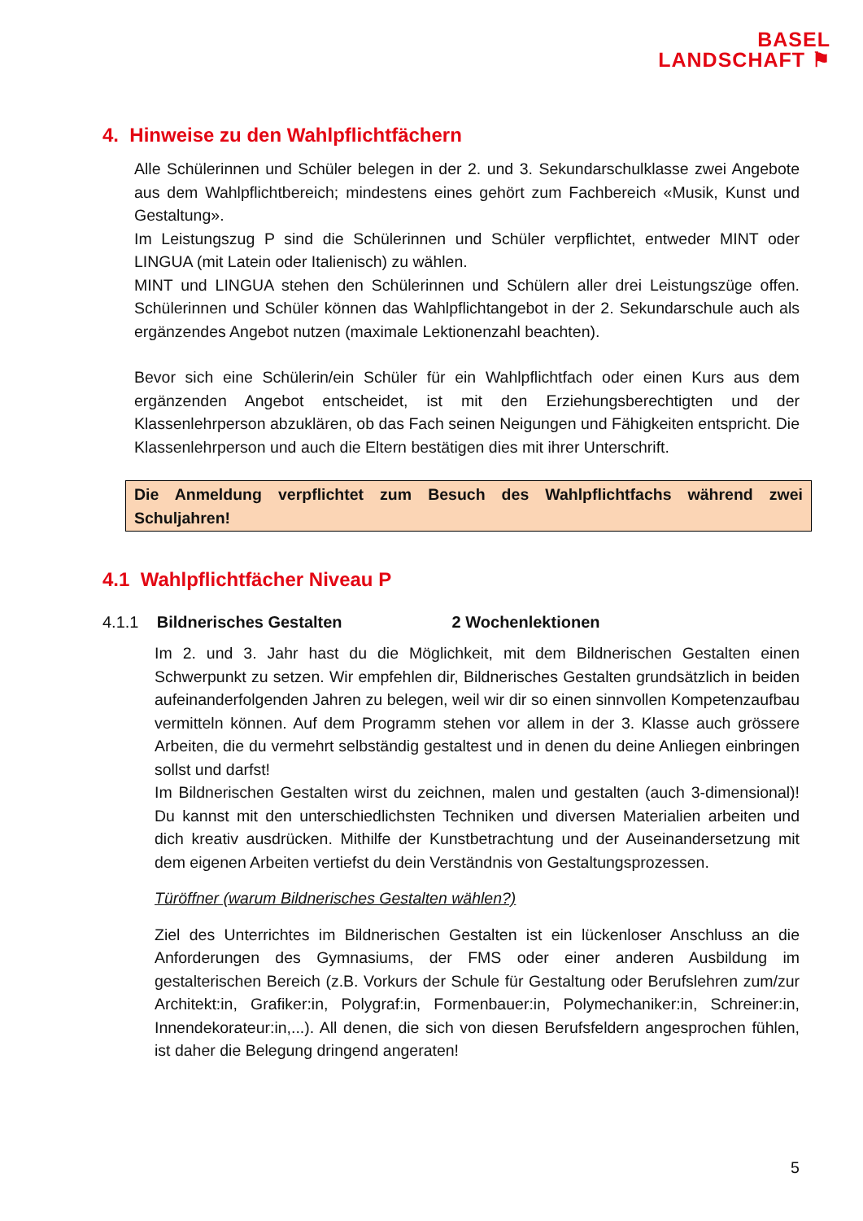BASEL
LANDSCHAFT ⚑
4. Hinweise zu den Wahlpflichtfächern
Alle Schülerinnen und Schüler belegen in der 2. und 3. Sekundarschulklasse zwei Angebote aus dem Wahlpflichtbereich; mindestens eines gehört zum Fachbereich «Musik, Kunst und Gestaltung».
Im Leistungszug P sind die Schülerinnen und Schüler verpflichtet, entweder MINT oder LINGUA (mit Latein oder Italienisch) zu wählen.
MINT und LINGUA stehen den Schülerinnen und Schülern aller drei Leistungszüge offen. Schülerinnen und Schüler können das Wahlpflichtangebot in der 2. Sekundarschule auch als ergänzendes Angebot nutzen (maximale Lektionenzahl beachten).
Bevor sich eine Schülerin/ein Schüler für ein Wahlpflichtfach oder einen Kurs aus dem ergänzenden Angebot entscheidet, ist mit den Erziehungsberechtigten und der Klassenlehrperson abzuklären, ob das Fach seinen Neigungen und Fähigkeiten entspricht. Die Klassenlehrperson und auch die Eltern bestätigen dies mit ihrer Unterschrift.
Die Anmeldung verpflichtet zum Besuch des Wahlpflichtfachs während zwei Schuljahren!
4.1 Wahlpflichtfächer Niveau P
4.1.1 Bildnerisches Gestalten 2 Wochenlektionen
Im 2. und 3. Jahr hast du die Möglichkeit, mit dem Bildnerischen Gestalten einen Schwerpunkt zu setzen. Wir empfehlen dir, Bildnerisches Gestalten grundsätzlich in beiden aufeinanderfolgenden Jahren zu belegen, weil wir dir so einen sinnvollen Kompetenzaufbau vermitteln können. Auf dem Programm stehen vor allem in der 3. Klasse auch grössere Arbeiten, die du vermehrt selbständig gestaltest und in denen du deine Anliegen einbringen sollst und darfst!
Im Bildnerischen Gestalten wirst du zeichnen, malen und gestalten (auch 3-dimensional)! Du kannst mit den unterschiedlichsten Techniken und diversen Materialien arbeiten und dich kreativ ausdrücken. Mithilfe der Kunstbetrachtung und der Auseinandersetzung mit dem eigenen Arbeiten vertiefst du dein Verständnis von Gestaltungsprozessen.
Türöffner (warum Bildnerisches Gestalten wählen?)
Ziel des Unterrichtes im Bildnerischen Gestalten ist ein lückenloser Anschluss an die Anforderungen des Gymnasiums, der FMS oder einer anderen Ausbildung im gestalterischen Bereich (z.B. Vorkurs der Schule für Gestaltung oder Berufslehren zum/zur Architekt:in, Grafiker:in, Polygraf:in, Formenbauer:in, Polymechaniker:in, Schreiner:in, Innendekorateur:in,...). All denen, die sich von diesen Berufsfeldern angesprochen fühlen, ist daher die Belegung dringend angeraten!
5